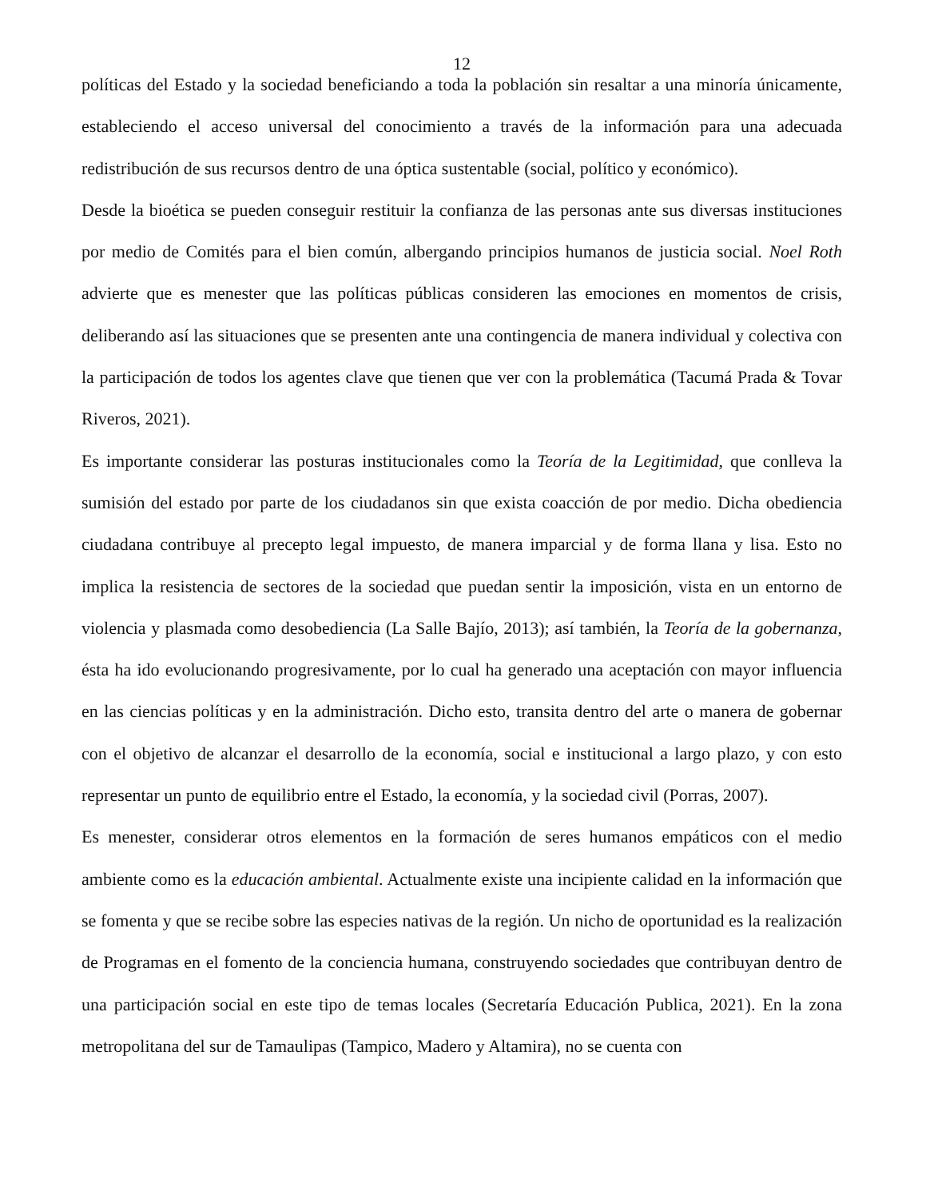12
políticas del Estado y la sociedad beneficiando a toda la población sin resaltar a una minoría únicamente, estableciendo el acceso universal del conocimiento a través de la información para una adecuada redistribución de sus recursos dentro de una óptica sustentable (social, político y económico).
Desde la bioética se pueden conseguir restituir la confianza de las personas ante sus diversas instituciones por medio de Comités para el bien común, albergando principios humanos de justicia social. Noel Roth advierte que es menester que las políticas públicas consideren las emociones en momentos de crisis, deliberando así las situaciones que se presenten ante una contingencia de manera individual y colectiva con la participación de todos los agentes clave que tienen que ver con la problemática (Tacumá Prada & Tovar Riveros, 2021).
Es importante considerar las posturas institucionales como la Teoría de la Legitimidad, que conlleva la sumisión del estado por parte de los ciudadanos sin que exista coacción de por medio. Dicha obediencia ciudadana contribuye al precepto legal impuesto, de manera imparcial y de forma llana y lisa. Esto no implica la resistencia de sectores de la sociedad que puedan sentir la imposición, vista en un entorno de violencia y plasmada como desobediencia (La Salle Bajío, 2013); así también, la Teoría de la gobernanza, ésta ha ido evolucionando progresivamente, por lo cual ha generado una aceptación con mayor influencia en las ciencias políticas y en la administración. Dicho esto, transita dentro del arte o manera de gobernar con el objetivo de alcanzar el desarrollo de la economía, social e institucional a largo plazo, y con esto representar un punto de equilibrio entre el Estado, la economía, y la sociedad civil (Porras, 2007).
Es menester, considerar otros elementos en la formación de seres humanos empáticos con el medio ambiente como es la educación ambiental. Actualmente existe una incipiente calidad en la información que se fomenta y que se recibe sobre las especies nativas de la región. Un nicho de oportunidad es la realización de Programas en el fomento de la conciencia humana, construyendo sociedades que contribuyan dentro de una participación social en este tipo de temas locales (Secretaría Educación Publica, 2021). En la zona metropolitana del sur de Tamaulipas (Tampico, Madero y Altamira), no se cuenta con